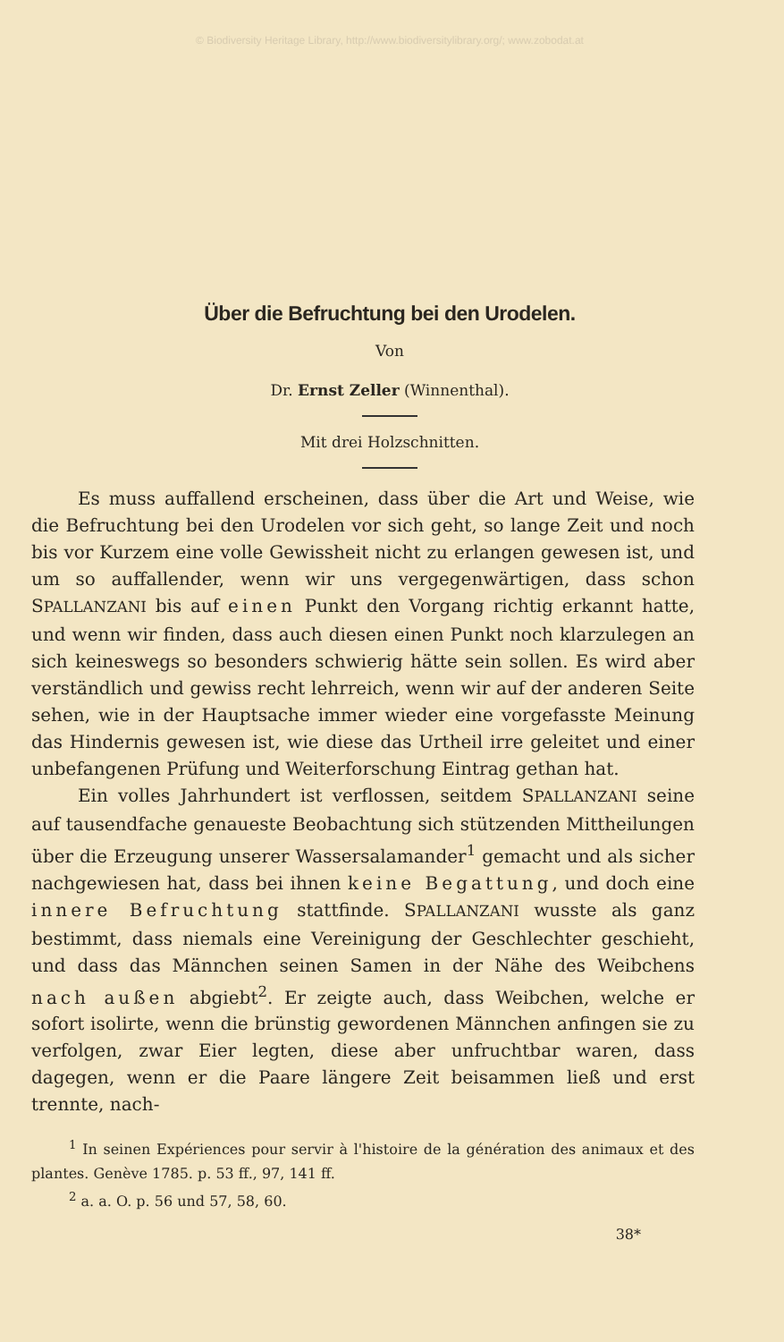© Biodiversity Heritage Library, http://www.biodiversitylibrary.org/; www.zobodat.at
Über die Befruchtung bei den Urodelen.
Von
Dr. Ernst Zeller (Winnenthal).
Mit drei Holzschnitten.
Es muss auffallend erscheinen, dass über die Art und Weise, wie die Befruchtung bei den Urodelen vor sich geht, so lange Zeit und noch bis vor Kurzem eine volle Gewissheit nicht zu erlangen gewesen ist, und um so auffallender, wenn wir uns vergegenwärtigen, dass schon SPALLANZANI bis auf einen Punkt den Vorgang richtig erkannt hatte, und wenn wir finden, dass auch diesen einen Punkt noch klarzulegen an sich keineswegs so besonders schwierig hätte sein sollen. Es wird aber verständlich und gewiss recht lehrreich, wenn wir auf der anderen Seite sehen, wie in der Hauptsache immer wieder eine vorgefasste Meinung das Hindernis gewesen ist, wie diese das Urtheil irre geleitet und einer unbefangenen Prüfung und Weiterforschung Eintrag gethan hat.
Ein volles Jahrhundert ist verflossen, seitdem SPALLANZANI seine auf tausendfache genaueste Beobachtung sich stützenden Mittheilungen über die Erzeugung unserer Wassersalamander<sup>1</sup> gemacht und als sicher nachgewiesen hat, dass bei ihnen keine Begattung, und doch eine innere Befruchtung stattfinde. SPALLANZANI wusste als ganz bestimmt, dass niemals eine Vereinigung der Geschlechter geschieht, und dass das Männchen seinen Samen in der Nähe des Weibchens nach außen abgiebt<sup>2</sup>. Er zeigte auch, dass Weibchen, welche er sofort isolirte, wenn die brünstig gewordenen Männchen anfingen sie zu verfolgen, zwar Eier legten, diese aber unfruchtbar waren, dass dagegen, wenn er die Paare längere Zeit beisammen ließ und erst trennte, nach-
<sup>1</sup> In seinen Expériences pour servir à l'histoire de la génération des animaux et des plantes. Genève 1785. p. 53 ff., 97, 141 ff.
<sup>2</sup> a. a. O. p. 56 und 57, 58, 60.
38*